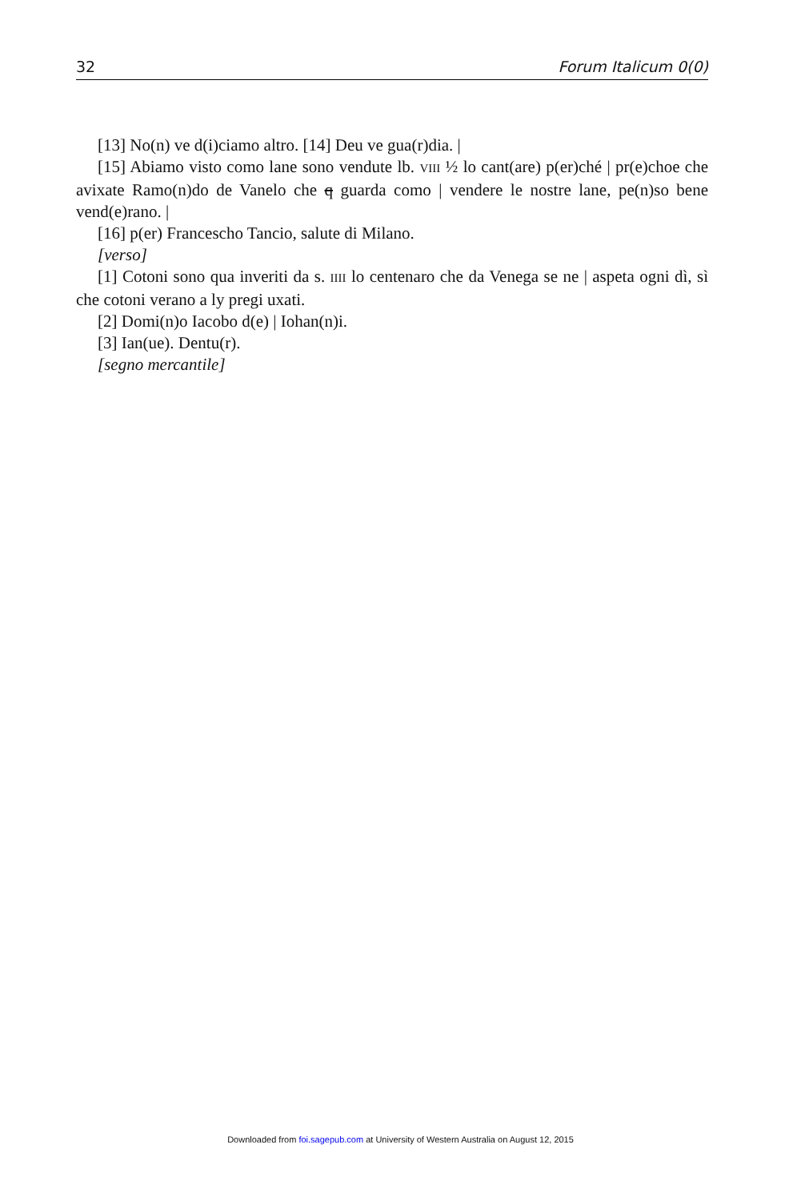32 Forum Italicum 0(0)
[13] No(n) ve d(i)ciamo altro. [14] Deu ve gua(r)dia. |
[15] Abiamo visto como lane sono vendute lb. VIII ½ lo cant(are) p(er)ché | pr(e)choe che avixate Ramo(n)do de Vanelo che q guarda como | vendere le nostre lane, pe(n)so bene vend(e)rano. |
[16] p(er) Francescho Tancio, salute di Milano.
[verso]
[1] Cotoni sono qua inveriti da s. IIII lo centenaro che da Venega se ne | aspeta ogni dì, sì che cotoni verano a ly pregi uxati.
[2] Domi(n)o Iacobo d(e) | Iohan(n)i.
[3] Ian(ue). Dentu(r).
[segno mercantile]
Downloaded from foi.sagepub.com at University of Western Australia on August 12, 2015